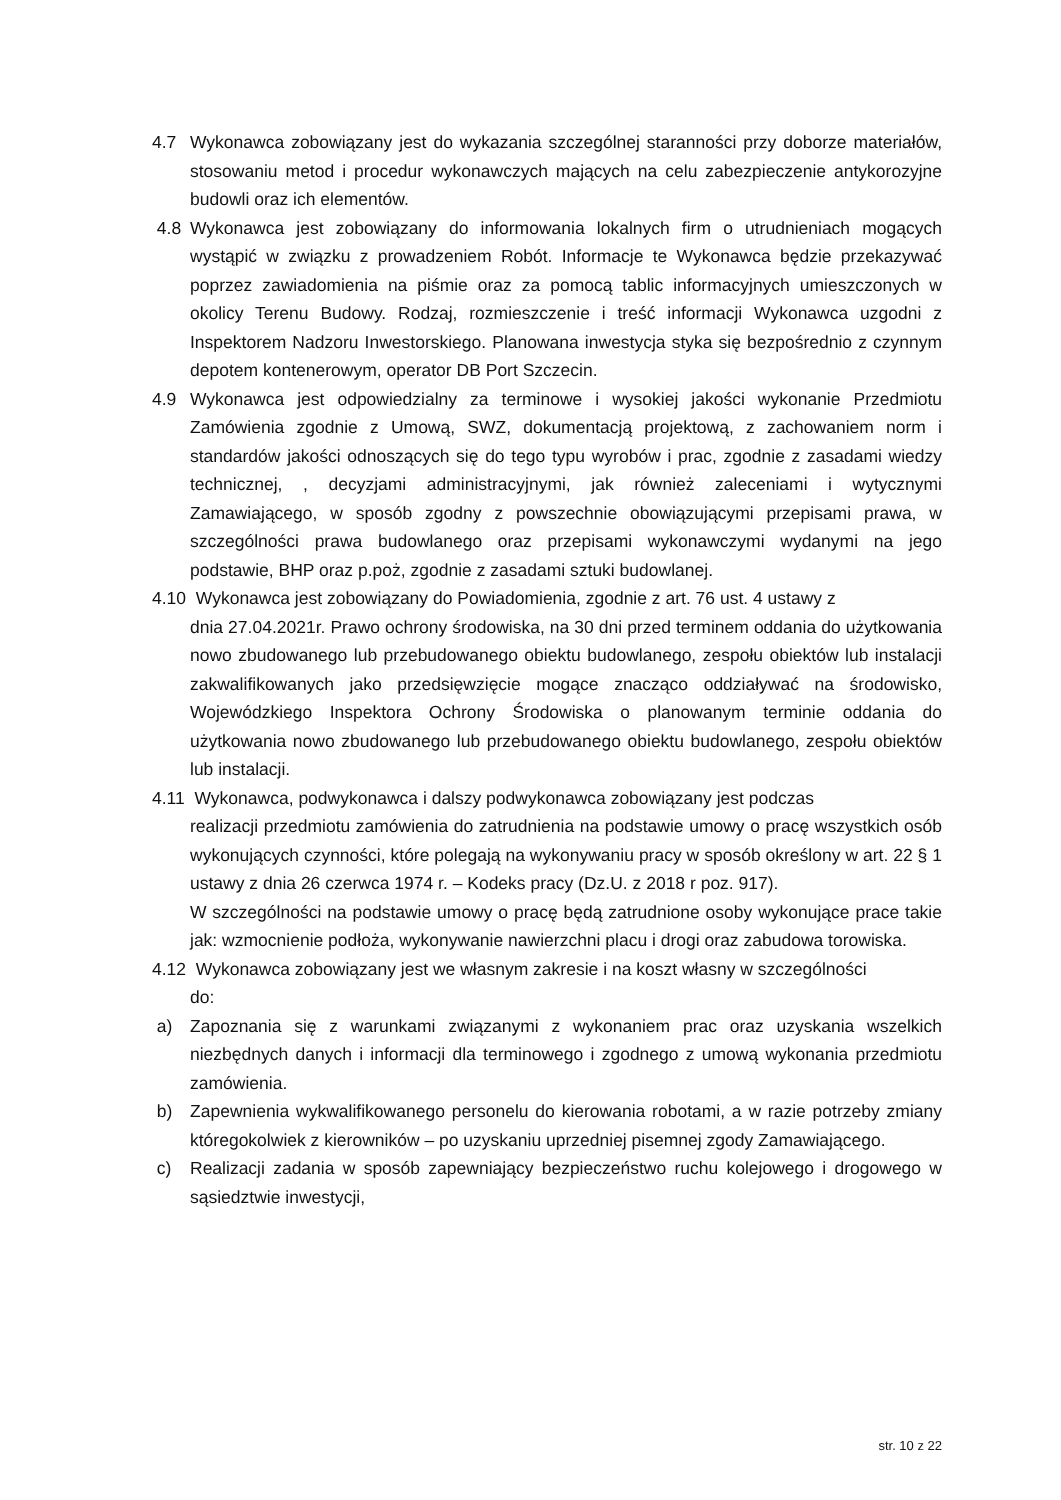4.7 Wykonawca zobowiązany jest do wykazania szczególnej staranności przy doborze materiałów, stosowaniu metod i procedur wykonawczych mających na celu zabezpieczenie antykorozyjne budowli oraz ich elementów.
4.8 Wykonawca jest zobowiązany do informowania lokalnych firm o utrudnieniach mogących wystąpić w związku z prowadzeniem Robót. Informacje te Wykonawca będzie przekazywać poprzez zawiadomienia na piśmie oraz za pomocą tablic informacyjnych umieszczonych w okolicy Terenu Budowy. Rodzaj, rozmieszczenie i treść informacji Wykonawca uzgodni z Inspektorem Nadzoru Inwestorskiego. Planowana inwestycja styka się bezpośrednio z czynnym depotem kontenerowym, operator DB Port Szczecin.
4.9 Wykonawca jest odpowiedzialny za terminowe i wysokiej jakości wykonanie Przedmiotu Zamówienia zgodnie z Umową, SWZ, dokumentacją projektową, z zachowaniem norm i standardów jakości odnoszących się do tego typu wyrobów i prac, zgodnie z zasadami wiedzy technicznej, , decyzjami administracyjnymi, jak również zaleceniami i wytycznymi Zamawiającego, w sposób zgodny z powszechnie obowiązującymi przepisami prawa, w szczególności prawa budowlanego oraz przepisami wykonawczymi wydanymi na jego podstawie, BHP oraz p.poż, zgodnie z zasadami sztuki budowlanej.
4.10 Wykonawca jest zobowiązany do Powiadomienia, zgodnie z art. 76 ust. 4 ustawy z
dnia 27.04.2021r. Prawo ochrony środowiska, na 30 dni przed terminem oddania do użytkowania nowo zbudowanego lub przebudowanego obiektu budowlanego, zespołu obiektów lub instalacji zakwalifikowanych jako przedsięwzięcie mogące znacząco oddziaływać na środowisko, Wojewódzkiego Inspektora Ochrony Środowiska o planowanym terminie oddania do użytkowania nowo zbudowanego lub przebudowanego obiektu budowlanego, zespołu obiektów lub instalacji.
4.11 Wykonawca, podwykonawca i dalszy podwykonawca zobowiązany jest podczas
realizacji przedmiotu zamówienia do zatrudnienia na podstawie umowy o pracę wszystkich osób wykonujących czynności, które polegają na wykonywaniu pracy w sposób określony w art. 22 § 1 ustawy z dnia 26 czerwca 1974 r. – Kodeks pracy (Dz.U. z 2018 r poz. 917).
W szczególności na podstawie umowy o pracę będą zatrudnione osoby wykonujące prace takie jak: wzmocnienie podłoża, wykonywanie nawierzchni placu i drogi oraz zabudowa torowiska.
4.12 Wykonawca zobowiązany jest we własnym zakresie i na koszt własny w szczególności
do:
a) Zapoznania się z warunkami związanymi z wykonaniem prac oraz uzyskania wszelkich niezbędnych danych i informacji dla terminowego i zgodnego z umową wykonania przedmiotu zamówienia.
b) Zapewnienia wykwalifikowanego personelu do kierowania robotami, a w razie potrzeby zmiany któregokolwiek z kierowników – po uzyskaniu uprzedniej pisemnej zgody Zamawiającego.
c) Realizacji zadania w sposób zapewniający bezpieczeństwo ruchu kolejowego i drogowego w sąsiedztwie inwestycji,
str. 10 z 22